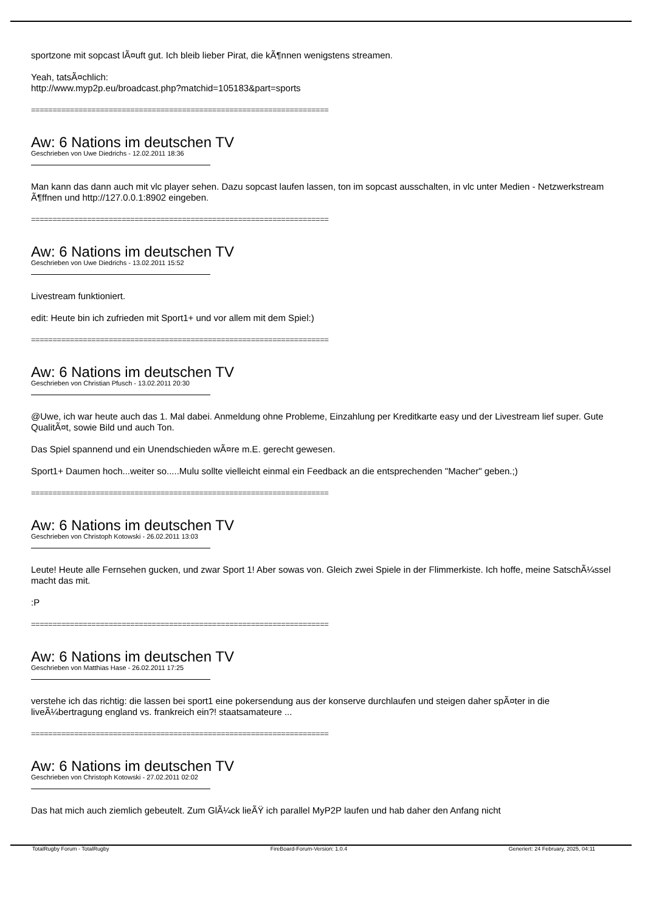sportzone mit sopcast lÃ¤uft gut. Ich bleib lieber Pirat, die kÃ¶nnen wenigstens streamen.
Yeah, tatsÃ¤chlich:
http://www.myp2p.eu/broadcast.php?matchid=105183&part=sports
=====================================================================
Aw: 6 Nations im deutschen TV
Geschrieben von Uwe Diedrichs - 12.02.2011 18:36
Man kann das dann auch mit vlc player sehen. Dazu sopcast laufen lassen, ton im sopcast ausschalten, in vlc unter Medien - Netzwerkstream Ã¶ffnen und http://127.0.0.1:8902 eingeben.
=====================================================================
Aw: 6 Nations im deutschen TV
Geschrieben von Uwe Diedrichs - 13.02.2011 15:52
Livestream funktioniert.
edit: Heute bin ich zufrieden mit Sport1+ und vor allem mit dem Spiel:)
=====================================================================
Aw: 6 Nations im deutschen TV
Geschrieben von Christian Pfusch - 13.02.2011 20:30
@Uwe, ich war heute auch das 1. Mal dabei. Anmeldung ohne Probleme, Einzahlung per Kreditkarte easy und der Livestream lief super. Gute QualitÃ¤t, sowie Bild und auch Ton.
Das Spiel spannend und ein Unendschieden wÃ¤re m.E. gerecht gewesen.
Sport1+ Daumen hoch...weiter so.....Mulu sollte vielleicht einmal ein Feedback an die entsprechenden "Macher" geben.;)
=====================================================================
Aw: 6 Nations im deutschen TV
Geschrieben von Christoph Kotowski - 26.02.2011 13:03
Leute! Heute alle Fernsehen gucken, und zwar Sport 1! Aber sowas von. Gleich zwei Spiele in der Flimmerkiste. Ich hoffe, meine SatschÃ¼ssel macht das mit.
:P
=====================================================================
Aw: 6 Nations im deutschen TV
Geschrieben von Matthias Hase - 26.02.2011 17:25
verstehe ich das richtig: die lassen bei sport1 eine pokersendung aus der konserve durchlaufen und steigen daher spÃ¤ter in die liveÃ¼bertragung england vs. frankreich ein?! staatsamateure ...
=====================================================================
Aw: 6 Nations im deutschen TV
Geschrieben von Christoph Kotowski - 27.02.2011 02:02
Das hat mich auch ziemlich gebeutelt. Zum GlÃ¼ck lieÃŸ ich parallel MyP2P laufen und hab daher den Anfang nicht
TotalRugby Forum - TotalRugby FireBoard-Forum-Version: 1.0.4 Generiert: 24 February, 2025, 04:11